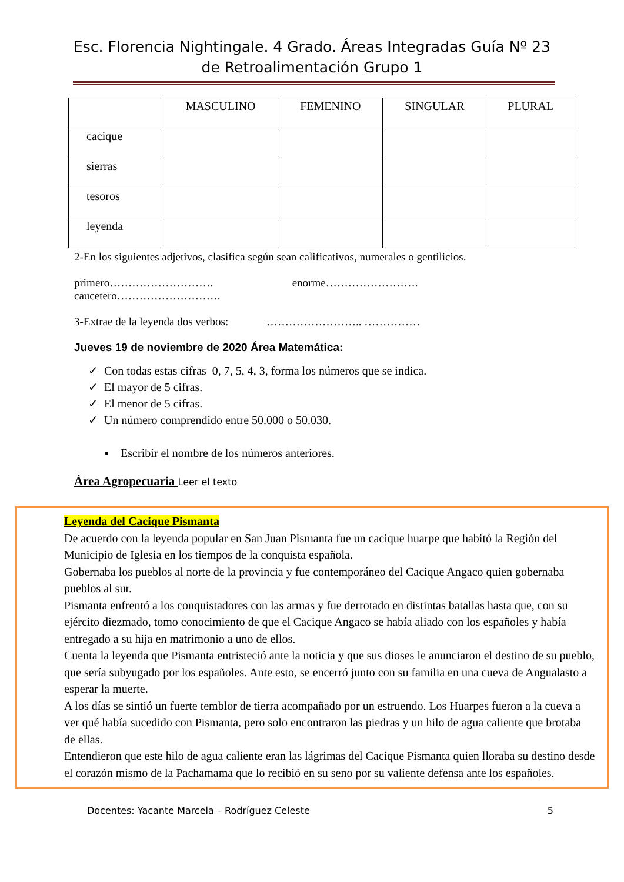Esc. Florencia Nightingale. 4 Grado. Áreas Integradas Guía Nº 23 de Retroalimentación Grupo 1
| | MASCULINO | FEMENINO | SINGULAR | PLURAL |
| --- | --- | --- | --- | --- |
| cacique | | | | |
| sierras | | | | |
| tesoros | | | | |
| leyenda | | | | |
2-En los siguientes adjetivos, clasifica según sean calificativos, numerales o gentilicios.
primero………………………. enorme…………………….
caucetero……………………….
3-Extrae de la leyenda dos verbos: …………………….. ……………
Jueves 19 de noviembre de 2020 Área Matemática:
✓ Con todas estas cifras 0, 7, 5, 4, 3, forma los números que se indica.
✓ El mayor de 5 cifras.
✓ El menor de 5 cifras.
✓ Un número comprendido entre 50.000 o 50.030.
▪ Escribir el nombre de los números anteriores.
Área Agropecuaria Leer el texto
Leyenda del Cacique Pismanta
De acuerdo con la leyenda popular en San Juan Pismanta fue un cacique huarpe que habitó la Región del Municipio de Iglesia en los tiempos de la conquista española.
Gobernaba los pueblos al norte de la provincia y fue contemporáneo del Cacique Angaco quien gobernaba pueblos al sur.
Pismanta enfrentó a los conquistadores con las armas y fue derrotado en distintas batallas hasta que, con su ejército diezmado, tomo conocimiento de que el Cacique Angaco se había aliado con los españoles y había entregado a su hija en matrimonio a uno de ellos.
Cuenta la leyenda que Pismanta entristeció ante la noticia y que sus dioses le anunciaron el destino de su pueblo, que sería subyugado por los españoles. Ante esto, se encerró junto con su familia en una cueva de Angualasto a esperar la muerte.
A los días se sintió un fuerte temblor de tierra acompañado por un estruendo. Los Huarpes fueron a la cueva a ver qué había sucedido con Pismanta, pero solo encontraron las piedras y un hilo de agua caliente que brotaba de ellas.
Entendieron que este hilo de agua caliente eran las lágrimas del Cacique Pismanta quien lloraba su destino desde el corazón mismo de la Pachamama que lo recibió en su seno por su valiente defensa ante los españoles.
Docentes: Yacante Marcela – Rodríguez Celeste 5